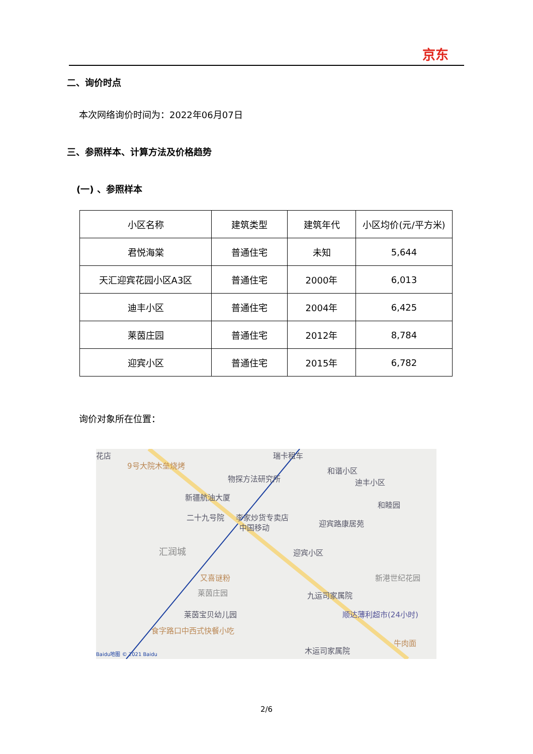京东
二、询价时点
本次网络询价时间为：2022年06月07日
三、参照样本、计算方法及价格趋势
(一) 、参照样本
| 小区名称 | 建筑类型 | 建筑年代 | 小区均价(元/平方米) |
| --- | --- | --- | --- |
| 君悦海棠 | 普通住宅 | 未知 | 5,644 |
| 天汇迎宾花园小区A3区 | 普通住宅 | 2000年 | 6,013 |
| 迪丰小区 | 普通住宅 | 2004年 | 6,425 |
| 莱茵庄园 | 普通住宅 | 2012年 | 8,784 |
| 迎宾小区 | 普通住宅 | 2015年 | 6,782 |
询价对象所在位置：
花店
9号大院木垒烧烤
瑞卡租车
物探方法研究所
和谐小区
迪丰小区
新疆航油大厦
和睦园
二十九号院 李家炒货专卖店
中国移动 迎宾路康居苑
汇润城 迎宾小区
又喜谜粉 新港世纪花园
莱茵庄园 九运司家属院
莱茵宝贝幼儿园 顺达薄利超市(24小时)
食字路口中西式快餐小吃
牛肉面
木运司家属院 Baidu地图 © 2021 Baidu
2/6